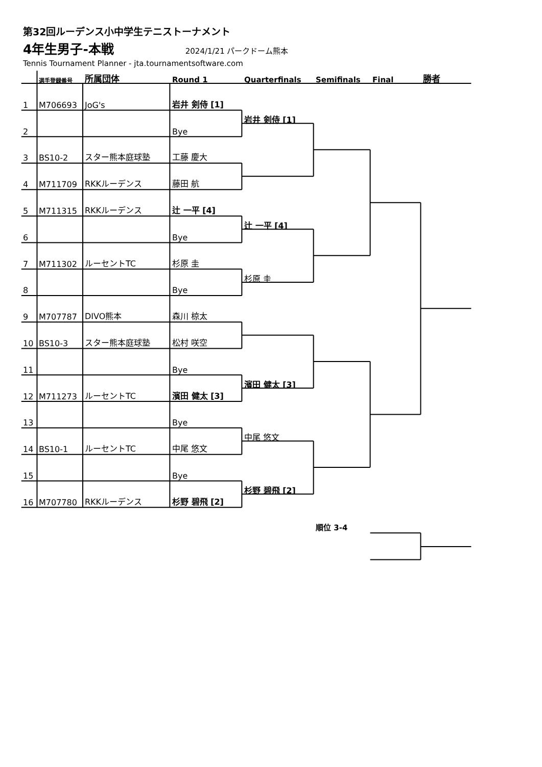第32回ルーデンス小中学生テニストーナメント
4年生男子-本戦 2024/1/21 パークドーム熊本
Tennis Tournament Planner - jta.tournamentsoftware.com
| | 選手登録番号 | 所属団体 | Round 1 | Quarterfinals | Semifinals | Final | 勝者 |
| --- | --- | --- | --- | --- | --- | --- | --- |
| 1 | M706693 | JoG's | 岩井 剣侍 [1] | | | | |
| 2 | | | Bye | 岩井 剣侍 [1] | | | |
| 3 | BS10-2 | スター熊本庭球塾 | 工藤 慶大 | | | | |
| 4 | M711709 | RKKルーデンス | 藤田 航 | | | | |
| 5 | M711315 | RKKルーデンス | 辻 一平 [4] | | | | |
| 6 | | | Bye | 辻 一平 [4] | | | |
| 7 | M711302 | ルーセントTC | 杉原 圭 | | | | |
| 8 | | | Bye | 杉原 圭 | | | |
| 9 | M707787 | DIVO熊本 | 森川 椋太 | | | | |
| 10 | BS10-3 | スター熊本庭球塾 | 松村 咲空 | | | | |
| 11 | | | Bye | | | | |
| 12 | M711273 | ルーセントTC | 濱田 健太 [3] | 濱田 健太 [3] | | | |
| 13 | | | Bye | | | | |
| 14 | BS10-1 | ルーセントTC | 中尾 悠文 | 中尾 悠文 | | | |
| 15 | | | Bye | | | | |
| 16 | M707780 | RKKルーデンス | 杉野 碧飛 [2] | 杉野 碧飛 [2] | | | |
順位 3-4